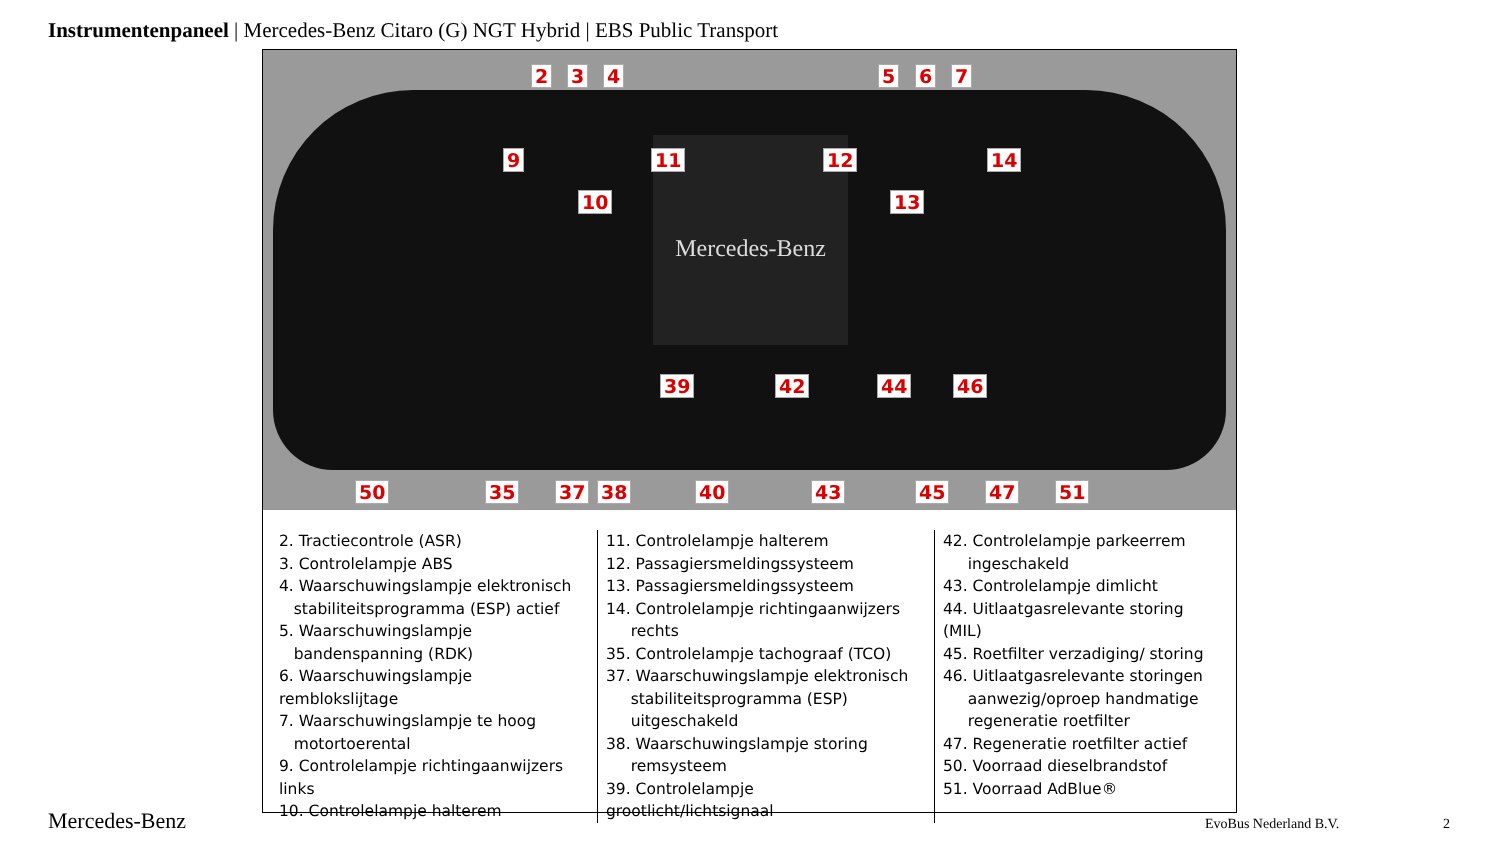Instrumentenpaneel | Mercedes-Benz Citaro (G) NGT Hybrid | EBS Public Transport
Mercedes-Benz
2 3 4 5 6 7
9
10
11 12
13
14
39 42 44 46
50 35 37 38 40 43 45 47 51
2. Tractiecontrole (ASR)
3. Controlelampje ABS
4. Waarschuwingslampje elektronisch
stabiliteitsprogramma (ESP) actief
5. Waarschuwingslampje
bandenspanning (RDK)
6. Waarschuwingslampje remblokslijtage
7. Waarschuwingslampje te hoog
motortoerental
9. Controlelampje richtingaanwijzers links
10. Controlelampje halterem
11. Controlelampje halterem
12. Passagiersmeldingssysteem
13. Passagiersmeldingssysteem
14. Controlelampje richtingaanwijzers
rechts
35. Controlelampje tachograaf (TCO)
37. Waarschuwingslampje elektronisch
stabiliteitsprogramma (ESP)
uitgeschakeld
38. Waarschuwingslampje storing
remsysteem
39. Controlelampje grootlicht/lichtsignaal
42. Controlelampje parkeerrem
ingeschakeld
43. Controlelampje dimlicht
44. Uitlaatgasrelevante storing (MIL)
45. Roetfilter verzadiging/ storing
46. Uitlaatgasrelevante storingen
aanwezig/oproep handmatige
regeneratie roetfilter
47. Regeneratie roetfilter actief
50. Voorraad dieselbrandstof
51. Voorraad AdBlue®
Mercedes-Benz EvoBus Nederland B.V. 2